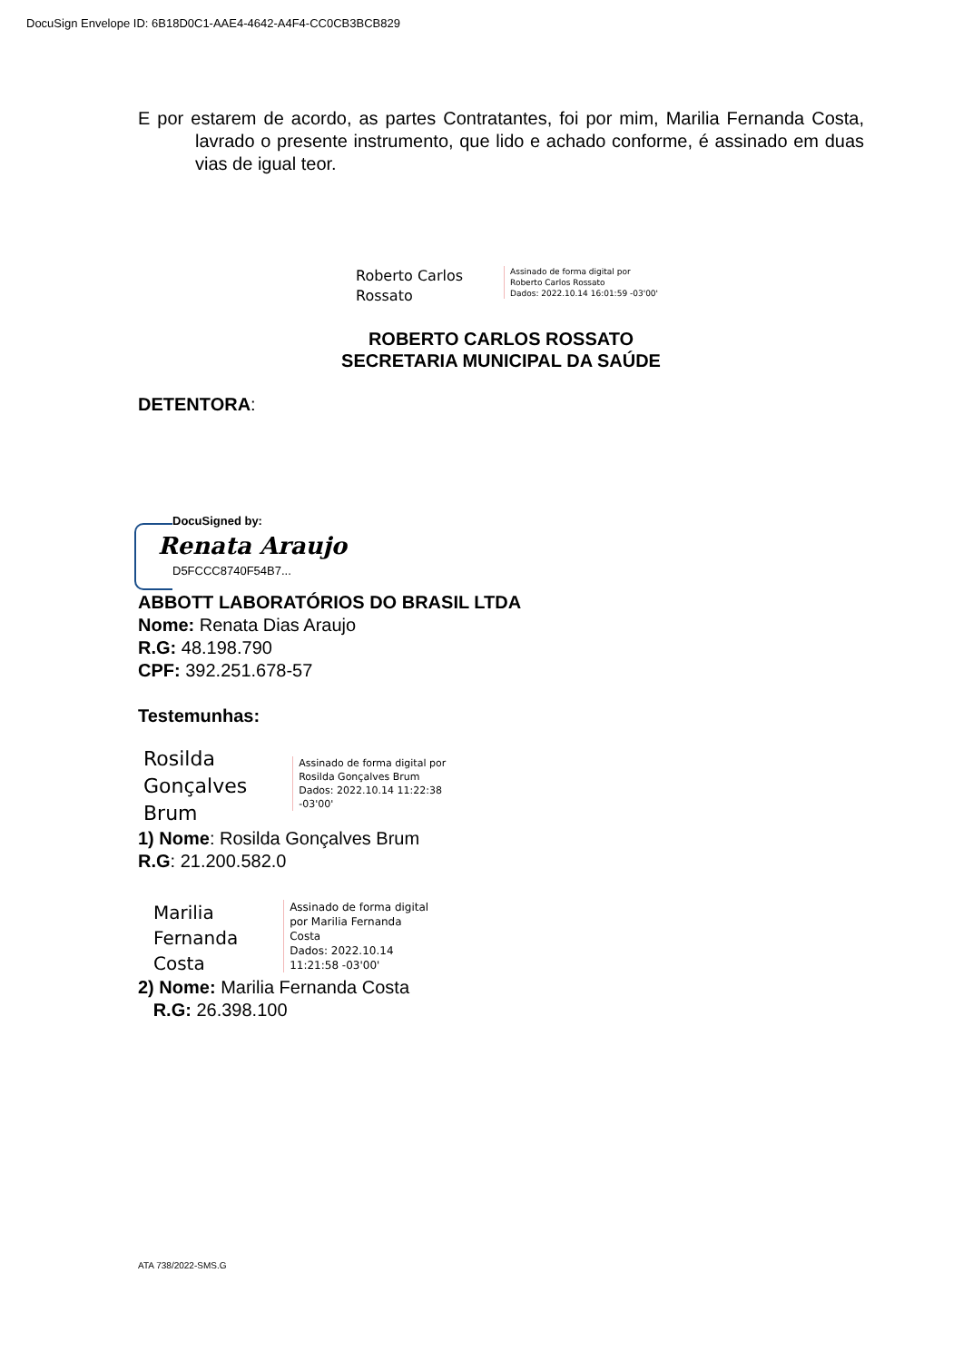DocuSign Envelope ID: 6B18D0C1-AAE4-4642-A4F4-CC0CB3BCB829
E por estarem de acordo, as partes Contratantes, foi por mim, Marilia Fernanda Costa, lavrado o presente instrumento, que lido e achado conforme, é assinado em duas vias de igual teor.
Roberto Carlos
Rossato
Assinado de forma digital por
Roberto Carlos Rossato
Dados: 2022.10.14 16:01:59 -03'00'
ROBERTO CARLOS ROSSATO
SECRETARIA MUNICIPAL DA SAÚDE
DETENTORA:
DocuSigned by:
Renata Araujo
D5FCCC8740F54B7...
ABBOTT LABORATÓRIOS DO BRASIL LTDA
Nome: Renata Dias Araujo
R.G: 48.198.790
CPF: 392.251.678-57
Testemunhas:
Rosilda
Gonçalves
Brum
Assinado de forma digital por
Rosilda Gonçalves Brum
Dados: 2022.10.14 11:22:38
-03'00'
1) Nome: Rosilda Gonçalves Brum
R.G: 21.200.582.0
Marilia
Fernanda
Costa
Assinado de forma digital
por Marilia Fernanda
Costa
Dados: 2022.10.14
11:21:58 -03'00'
2) Nome: Marilia Fernanda Costa
R.G: 26.398.100
ATA 738/2022-SMS.G